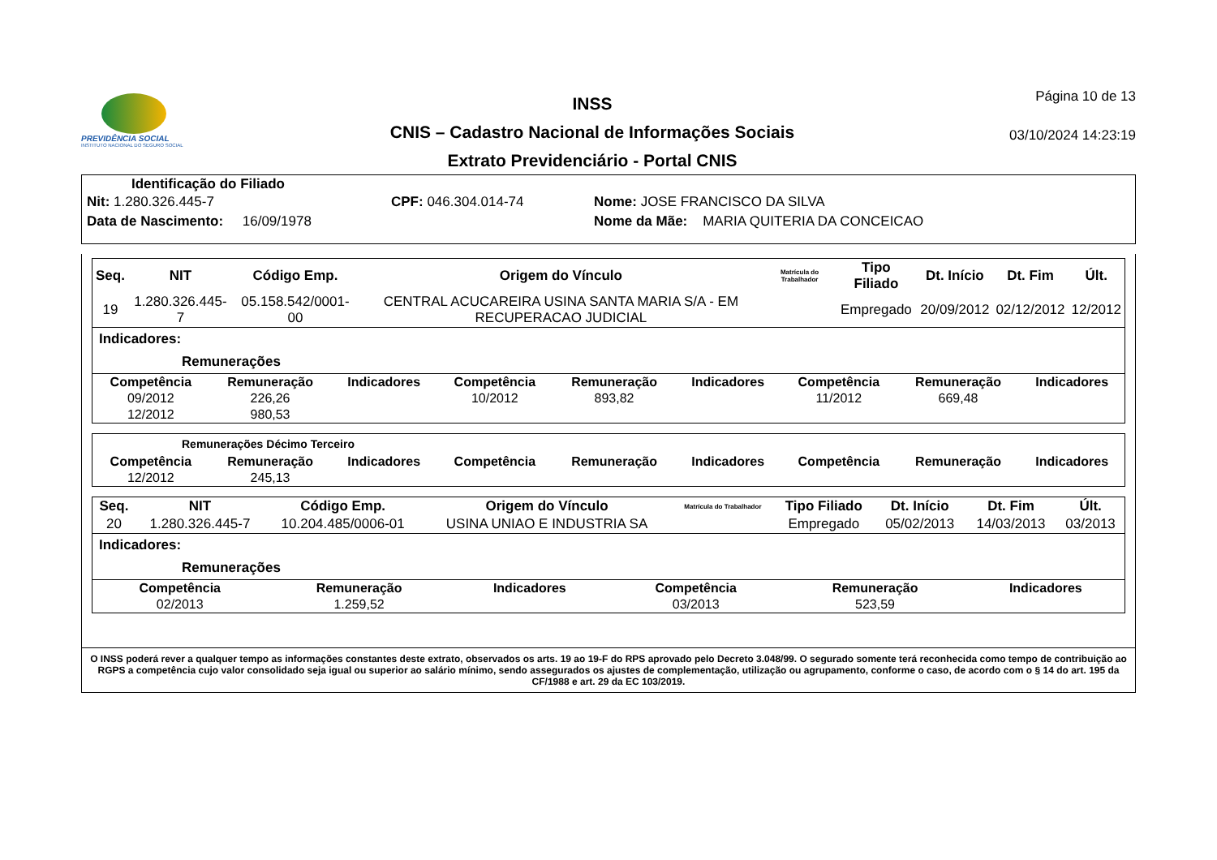PREVIDÊNCIA SOCIAL
INSTITUTO NACIONAL DO SEGURO SOCIAL
INSS
CNIS – Cadastro Nacional de Informações Sociais
Extrato Previdenciário - Portal CNIS
Página 10 de 13
03/10/2024 14:23:19
Identificação do Filiado
Nit: 1.280.326.445-7
CPF: 046.304.014-74
Nome: JOSE FRANCISCO DA SILVA
Data de Nascimento: 16/09/1978
Nome da Mãe: MARIA QUITERIA DA CONCEICAO
| Seq. | NIT | Código Emp. | Origem do Vínculo | Matrícula do Trabalhador | Tipo Filiado | Dt. Início | Dt. Fim | Últ. |
| --- | --- | --- | --- | --- | --- | --- | --- | --- |
| 19 | 1.280.326.445-7 | 05.158.542/0001-00 | CENTRAL ACUCAREIRA USINA SANTA MARIA S/A - EM RECUPERACAO JUDICIAL | | Empregado | 20/09/2012 | 02/12/2012 | 12/2012 |
Indicadores:
Remunerações
| Competência | Remuneração | Indicadores | Competência | Remuneração | Indicadores | Competência | Remuneração | Indicadores |
| --- | --- | --- | --- | --- | --- | --- | --- | --- |
| 09/2012 | 226,26 | | 10/2012 | 893,82 | | 11/2012 | 669,48 | |
| 12/2012 | 980,53 | | | | | | | |
Remunerações Décimo Terceiro
| Competência | Remuneração | Indicadores | Competência | Remuneração | Indicadores | Competência | Remuneração | Indicadores |
| --- | --- | --- | --- | --- | --- | --- | --- | --- |
| 12/2012 | 245,13 | | | | | | | |
| Seq. | NIT | Código Emp. | Origem do Vínculo | Matrícula do Trabalhador | Tipo Filiado | Dt. Início | Dt. Fim | Últ. |
| --- | --- | --- | --- | --- | --- | --- | --- | --- |
| 20 | 1.280.326.445-7 | 10.204.485/0006-01 | USINA UNIAO E INDUSTRIA SA | | Empregado | 05/02/2013 | 14/03/2013 | 03/2013 |
Indicadores:
Remunerações
| Competência | Remuneração | Indicadores | Competência | Remuneração | Indicadores |
| --- | --- | --- | --- | --- | --- |
| 02/2013 | 1.259,52 | | 03/2013 | 523,59 | |
O INSS poderá rever a qualquer tempo as informações constantes deste extrato, observados os arts. 19 ao 19-F do RPS aprovado pelo Decreto 3.048/99. O segurado somente terá reconhecida como tempo de contribuição ao RGPS a competência cujo valor consolidado seja igual ou superior ao salário mínimo, sendo assegurados os ajustes de complementação, utilização ou agrupamento, conforme o caso, de acordo com o § 14 do art. 195 da CF/1988 e art. 29 da EC 103/2019.